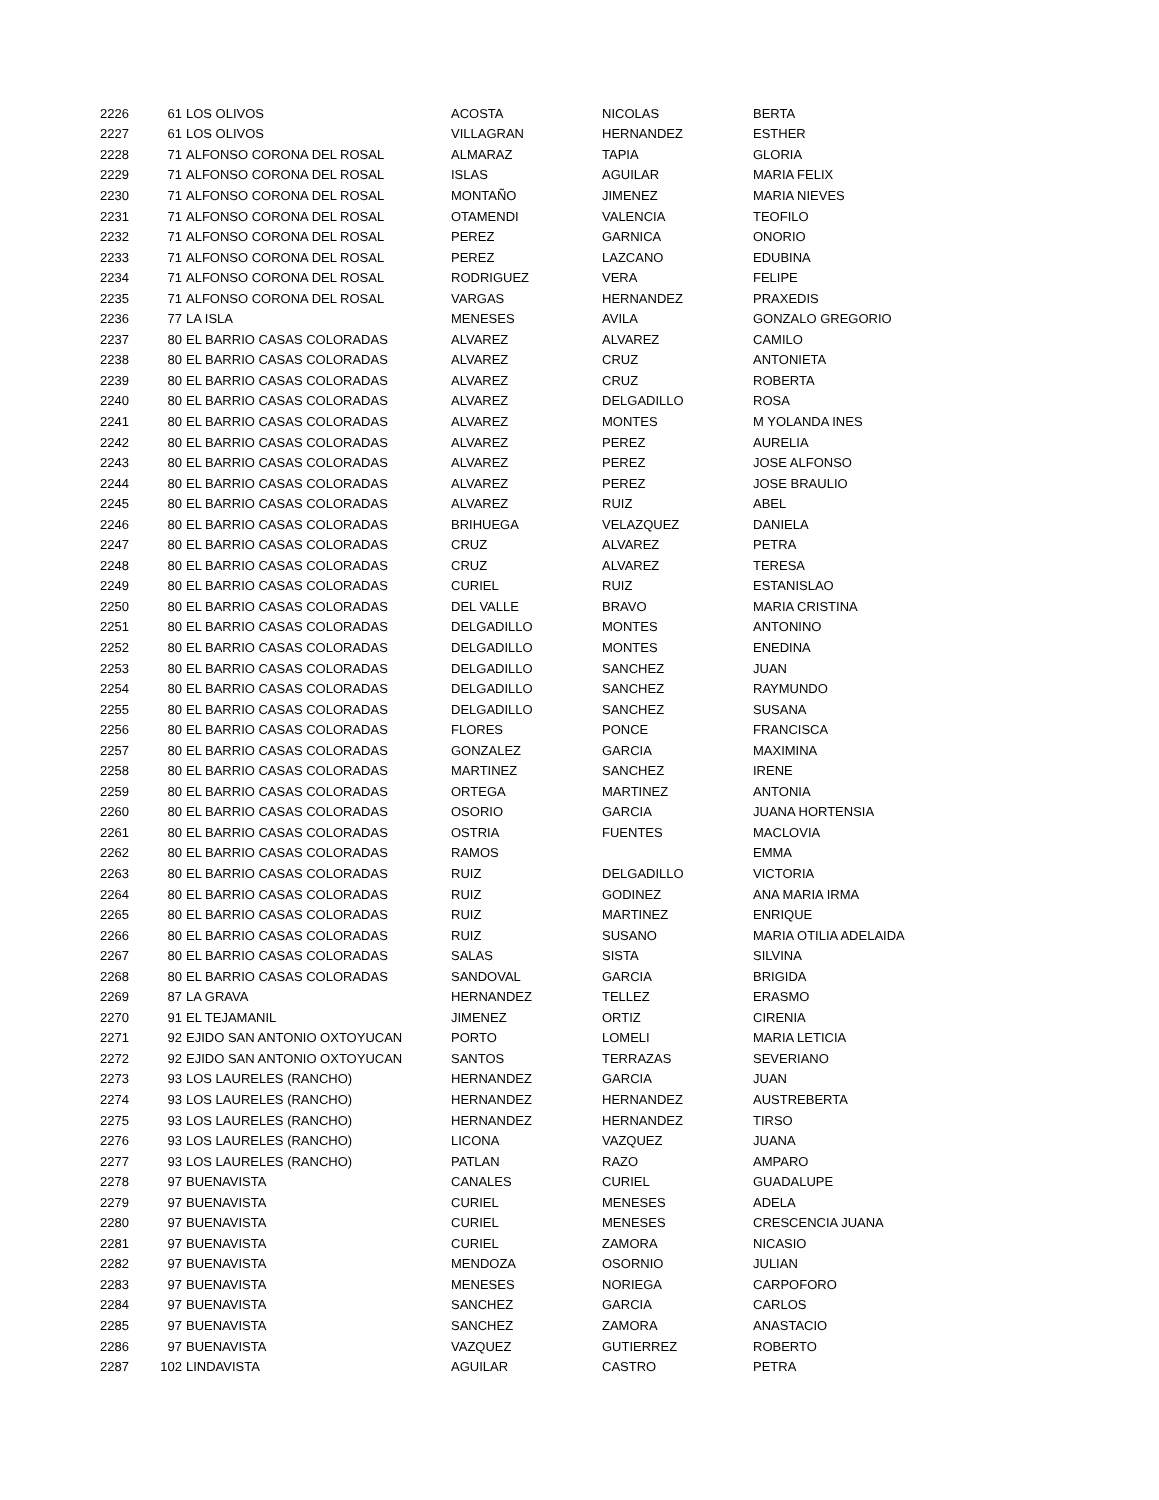| 2226 | 61 | LOS OLIVOS | ACOSTA | NICOLAS | BERTA |
| 2227 | 61 | LOS OLIVOS | VILLAGRAN | HERNANDEZ | ESTHER |
| 2228 | 71 | ALFONSO CORONA DEL ROSAL | ALMARAZ | TAPIA | GLORIA |
| 2229 | 71 | ALFONSO CORONA DEL ROSAL | ISLAS | AGUILAR | MARIA FELIX |
| 2230 | 71 | ALFONSO CORONA DEL ROSAL | MONTAÑO | JIMENEZ | MARIA NIEVES |
| 2231 | 71 | ALFONSO CORONA DEL ROSAL | OTAMENDI | VALENCIA | TEOFILO |
| 2232 | 71 | ALFONSO CORONA DEL ROSAL | PEREZ | GARNICA | ONORIO |
| 2233 | 71 | ALFONSO CORONA DEL ROSAL | PEREZ | LAZCANO | EDUBINA |
| 2234 | 71 | ALFONSO CORONA DEL ROSAL | RODRIGUEZ | VERA | FELIPE |
| 2235 | 71 | ALFONSO CORONA DEL ROSAL | VARGAS | HERNANDEZ | PRAXEDIS |
| 2236 | 77 | LA ISLA | MENESES | AVILA | GONZALO GREGORIO |
| 2237 | 80 | EL BARRIO CASAS COLORADAS | ALVAREZ | ALVAREZ | CAMILO |
| 2238 | 80 | EL BARRIO CASAS COLORADAS | ALVAREZ | CRUZ | ANTONIETA |
| 2239 | 80 | EL BARRIO CASAS COLORADAS | ALVAREZ | CRUZ | ROBERTA |
| 2240 | 80 | EL BARRIO CASAS COLORADAS | ALVAREZ | DELGADILLO | ROSA |
| 2241 | 80 | EL BARRIO CASAS COLORADAS | ALVAREZ | MONTES | M YOLANDA INES |
| 2242 | 80 | EL BARRIO CASAS COLORADAS | ALVAREZ | PEREZ | AURELIA |
| 2243 | 80 | EL BARRIO CASAS COLORADAS | ALVAREZ | PEREZ | JOSE ALFONSO |
| 2244 | 80 | EL BARRIO CASAS COLORADAS | ALVAREZ | PEREZ | JOSE BRAULIO |
| 2245 | 80 | EL BARRIO CASAS COLORADAS | ALVAREZ | RUIZ | ABEL |
| 2246 | 80 | EL BARRIO CASAS COLORADAS | BRIHUEGA | VELAZQUEZ | DANIELA |
| 2247 | 80 | EL BARRIO CASAS COLORADAS | CRUZ | ALVAREZ | PETRA |
| 2248 | 80 | EL BARRIO CASAS COLORADAS | CRUZ | ALVAREZ | TERESA |
| 2249 | 80 | EL BARRIO CASAS COLORADAS | CURIEL | RUIZ | ESTANISLAO |
| 2250 | 80 | EL BARRIO CASAS COLORADAS | DEL VALLE | BRAVO | MARIA CRISTINA |
| 2251 | 80 | EL BARRIO CASAS COLORADAS | DELGADILLO | MONTES | ANTONINO |
| 2252 | 80 | EL BARRIO CASAS COLORADAS | DELGADILLO | MONTES | ENEDINA |
| 2253 | 80 | EL BARRIO CASAS COLORADAS | DELGADILLO | SANCHEZ | JUAN |
| 2254 | 80 | EL BARRIO CASAS COLORADAS | DELGADILLO | SANCHEZ | RAYMUNDO |
| 2255 | 80 | EL BARRIO CASAS COLORADAS | DELGADILLO | SANCHEZ | SUSANA |
| 2256 | 80 | EL BARRIO CASAS COLORADAS | FLORES | PONCE | FRANCISCA |
| 2257 | 80 | EL BARRIO CASAS COLORADAS | GONZALEZ | GARCIA | MAXIMINA |
| 2258 | 80 | EL BARRIO CASAS COLORADAS | MARTINEZ | SANCHEZ | IRENE |
| 2259 | 80 | EL BARRIO CASAS COLORADAS | ORTEGA | MARTINEZ | ANTONIA |
| 2260 | 80 | EL BARRIO CASAS COLORADAS | OSORIO | GARCIA | JUANA HORTENSIA |
| 2261 | 80 | EL BARRIO CASAS COLORADAS | OSTRIA | FUENTES | MACLOVIA |
| 2262 | 80 | EL BARRIO CASAS COLORADAS | RAMOS | | EMMA |
| 2263 | 80 | EL BARRIO CASAS COLORADAS | RUIZ | DELGADILLO | VICTORIA |
| 2264 | 80 | EL BARRIO CASAS COLORADAS | RUIZ | GODINEZ | ANA MARIA IRMA |
| 2265 | 80 | EL BARRIO CASAS COLORADAS | RUIZ | MARTINEZ | ENRIQUE |
| 2266 | 80 | EL BARRIO CASAS COLORADAS | RUIZ | SUSANO | MARIA OTILIA ADELAIDA |
| 2267 | 80 | EL BARRIO CASAS COLORADAS | SALAS | SISTA | SILVINA |
| 2268 | 80 | EL BARRIO CASAS COLORADAS | SANDOVAL | GARCIA | BRIGIDA |
| 2269 | 87 | LA GRAVA | HERNANDEZ | TELLEZ | ERASMO |
| 2270 | 91 | EL TEJAMANIL | JIMENEZ | ORTIZ | CIRENIA |
| 2271 | 92 | EJIDO SAN ANTONIO OXTOYUCAN | PORTO | LOMELI | MARIA LETICIA |
| 2272 | 92 | EJIDO SAN ANTONIO OXTOYUCAN | SANTOS | TERRAZAS | SEVERIANO |
| 2273 | 93 | LOS LAURELES (RANCHO) | HERNANDEZ | GARCIA | JUAN |
| 2274 | 93 | LOS LAURELES (RANCHO) | HERNANDEZ | HERNANDEZ | AUSTREBERTA |
| 2275 | 93 | LOS LAURELES (RANCHO) | HERNANDEZ | HERNANDEZ | TIRSO |
| 2276 | 93 | LOS LAURELES (RANCHO) | LICONA | VAZQUEZ | JUANA |
| 2277 | 93 | LOS LAURELES (RANCHO) | PATLAN | RAZO | AMPARO |
| 2278 | 97 | BUENAVISTA | CANALES | CURIEL | GUADALUPE |
| 2279 | 97 | BUENAVISTA | CURIEL | MENESES | ADELA |
| 2280 | 97 | BUENAVISTA | CURIEL | MENESES | CRESCENCIA JUANA |
| 2281 | 97 | BUENAVISTA | CURIEL | ZAMORA | NICASIO |
| 2282 | 97 | BUENAVISTA | MENDOZA | OSORNIO | JULIAN |
| 2283 | 97 | BUENAVISTA | MENESES | NORIEGA | CARPOFORO |
| 2284 | 97 | BUENAVISTA | SANCHEZ | GARCIA | CARLOS |
| 2285 | 97 | BUENAVISTA | SANCHEZ | ZAMORA | ANASTACIO |
| 2286 | 97 | BUENAVISTA | VAZQUEZ | GUTIERREZ | ROBERTO |
| 2287 | 102 | LINDAVISTA | AGUILAR | CASTRO | PETRA |